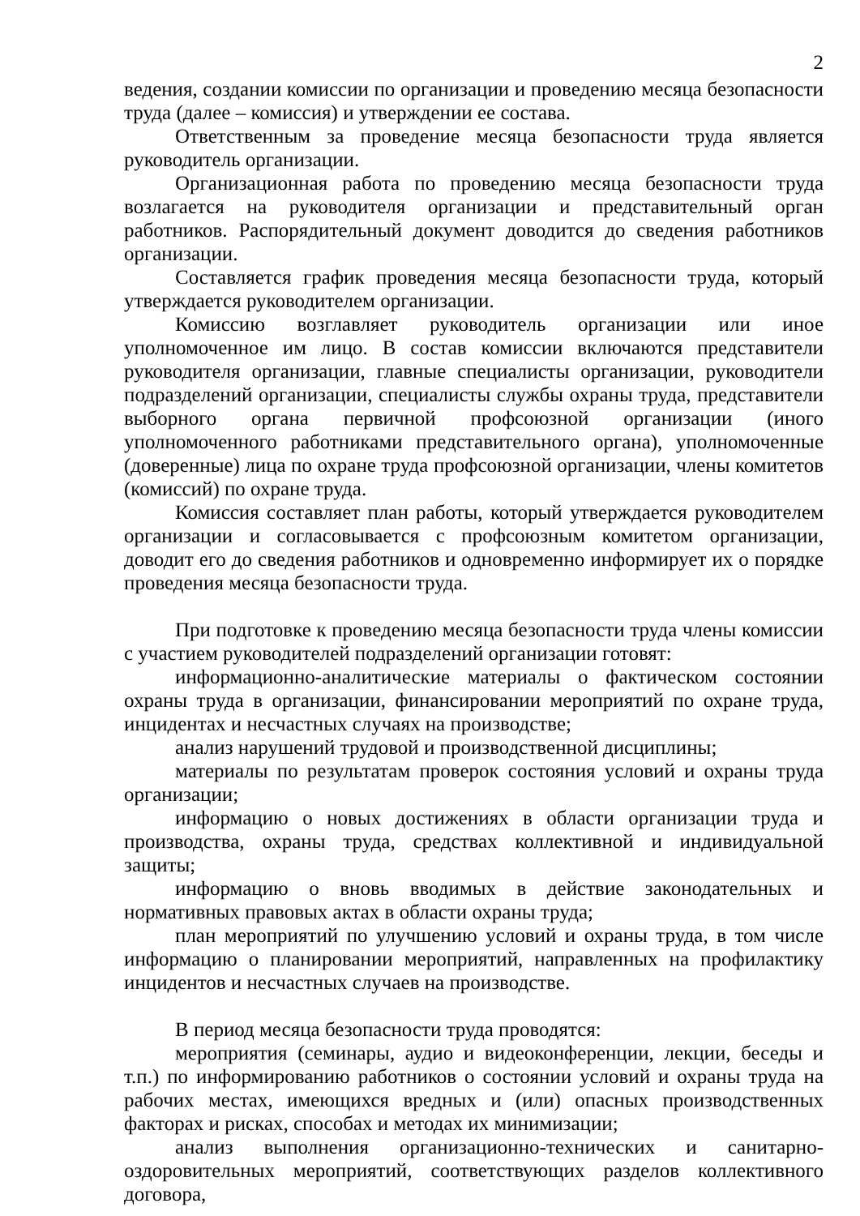2
ведения, создании комиссии по организации и проведению месяца безопасности труда (далее – комиссия) и утверждении ее состава.
Ответственным за проведение месяца безопасности труда является руководитель организации.
Организационная работа по проведению месяца безопасности труда возлагается на руководителя организации и представительный орган работников. Распорядительный документ доводится до сведения работников организации.
Составляется график проведения месяца безопасности труда, который утверждается руководителем организации.
Комиссию возглавляет руководитель организации или иное уполномоченное им лицо. В состав комиссии включаются представители руководителя организации, главные специалисты организации, руководители подразделений организации, специалисты службы охраны труда, представители выборного органа первичной профсоюзной организации (иного уполномоченного работниками представительного органа), уполномоченные (доверенные) лица по охране труда профсоюзной организации, члены комитетов (комиссий) по охране труда.
Комиссия составляет план работы, который утверждается руководителем организации и согласовывается с профсоюзным комитетом организации, доводит его до сведения работников и одновременно информирует их о порядке проведения месяца безопасности труда.
При подготовке к проведению месяца безопасности труда члены комиссии с участием руководителей подразделений организации готовят:
информационно-аналитические материалы о фактическом состоянии охраны труда в организации, финансировании мероприятий по охране труда, инцидентах и несчастных случаях на производстве;
анализ нарушений трудовой и производственной дисциплины;
материалы по результатам проверок состояния условий и охраны труда организации;
информацию о новых достижениях в области организации труда и производства, охраны труда, средствах коллективной и индивидуальной защиты;
информацию о вновь вводимых в действие законодательных и нормативных правовых актах в области охраны труда;
план мероприятий по улучшению условий и охраны труда, в том числе информацию о планировании мероприятий, направленных на профилактику инцидентов и несчастных случаев на производстве.
В период месяца безопасности труда проводятся:
мероприятия (семинары, аудио и видеоконференции, лекции, беседы и т.п.) по информированию работников о состоянии условий и охраны труда на рабочих местах, имеющихся вредных и (или) опасных производственных факторах и рисках, способах и методах их минимизации;
анализ выполнения организационно-технических и санитарно-оздоровительных мероприятий, соответствующих разделов коллективного договора,